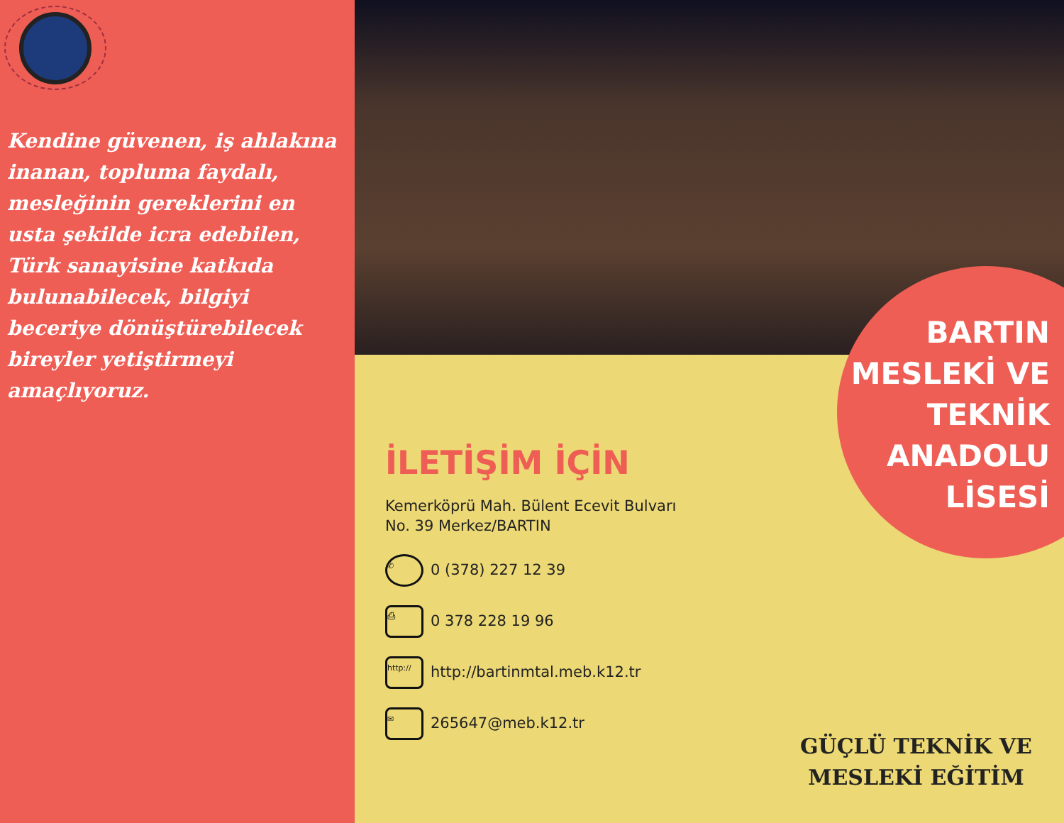Kendine güvenen, iş ahlakına inanan, topluma faydalı, mesleğinin gereklerini en usta şekilde icra edebilen, Türk sanayisine katkıda bulunabilecek, bilgiyi beceriye dönüştürebilecek bireyler yetiştirmeyi amaçlıyoruz.
BARTIN
MESLEKİ VE
TEKNİK
ANADOLU
LİSESİ
İLETİŞİM İÇİN
Kemerköprü Mah. Bülent Ecevit Bulvarı
No. 39 Merkez/BARTIN
✆ 0 (378) 227 12 39
⎙ 0 378 228 19 96
http:// http://bartinmtal.meb.k12.tr
✉ 265647@meb.k12.tr
GÜÇLÜ TEKNİK VE
MESLEKİ EĞİTİM